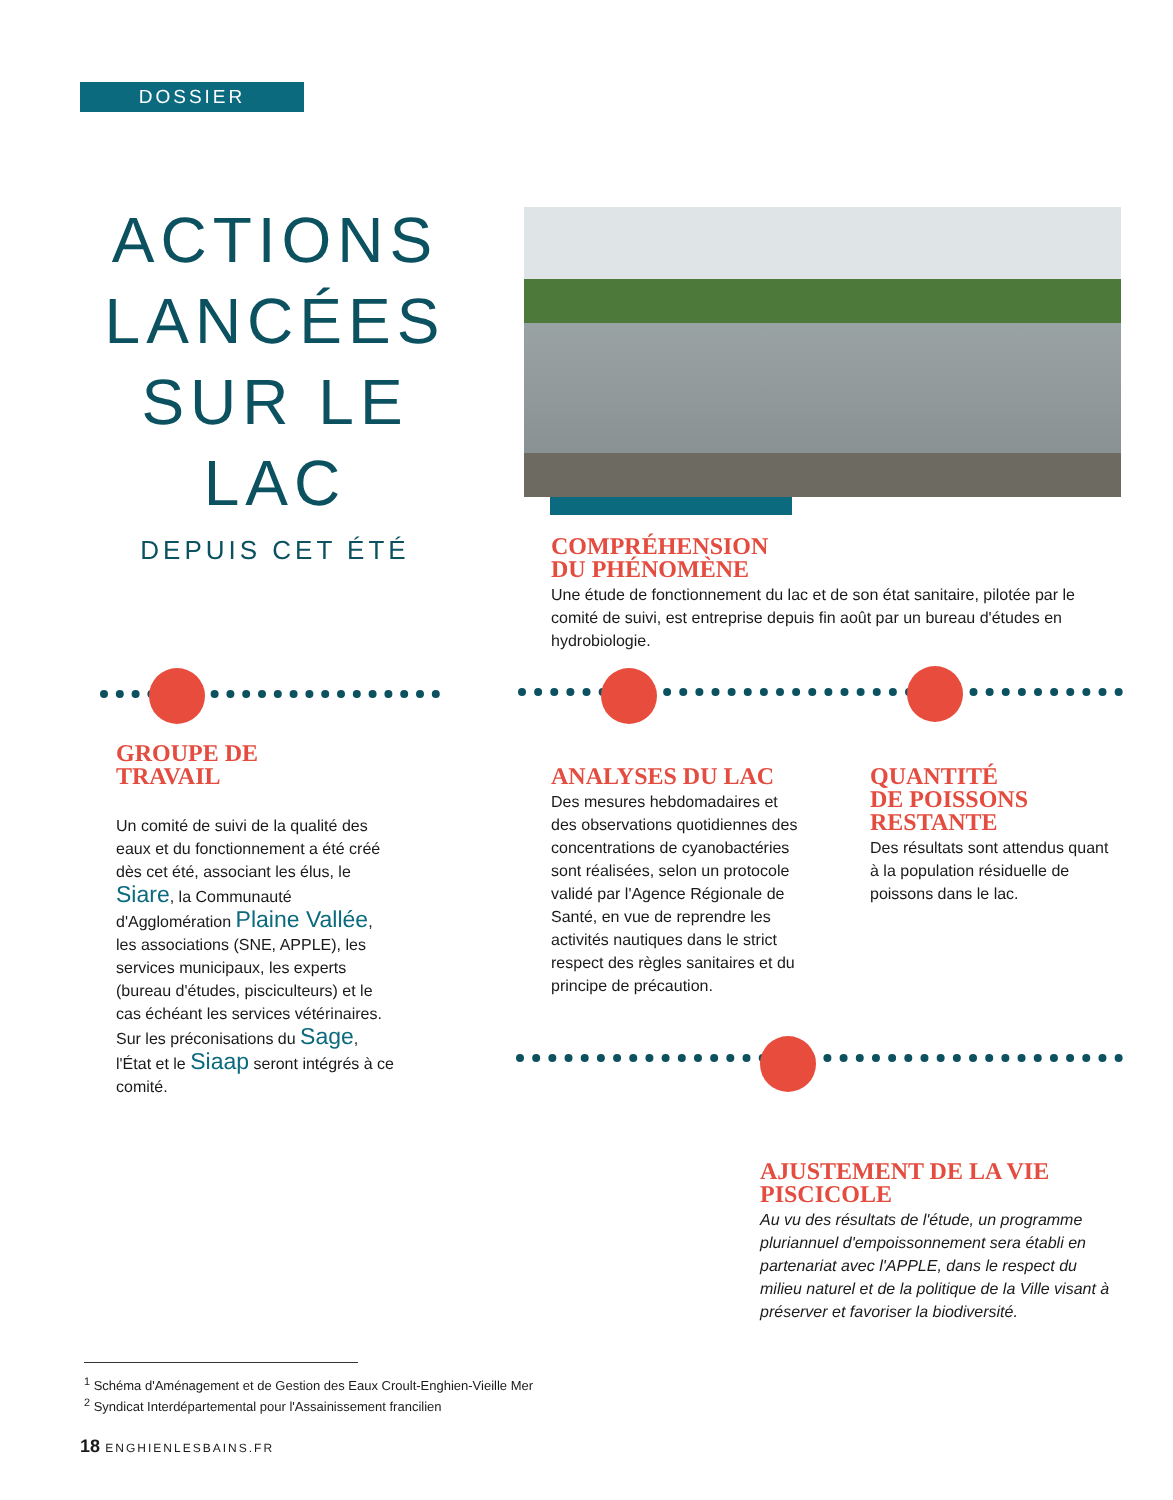DOSSIER
ACTIONS LANCÉES SUR LE LAC
DEPUIS CET ÉTÉ
COMPRÉHENSION
DU PHÉNOMÈNE
Une étude de fonctionnement du lac et de son état sanitaire, pilotée par le comité de suivi, est entreprise depuis fin août par un bureau d'études en hydrobiologie.
GROUPE DE
TRAVAIL
Un comité de suivi de la qualité des eaux et du fonctionnement a été créé dès cet été, associant les élus, le Siare, la Communauté d'Agglomération Plaine Vallée, les associations (SNE, APPLE), les services municipaux, les experts (bureau d'études, pisciculteurs) et le cas échéant les services vétérinaires. Sur les préconisations du Sage, l'État et le Siaap seront intégrés à ce comité.
ANALYSES DU LAC
Des mesures hebdomadaires et des observations quotidiennes des concentrations de cyanobactéries sont réalisées, selon un protocole validé par l'Agence Régionale de Santé, en vue de reprendre les activités nautiques dans le strict respect des règles sanitaires et du principe de précaution.
QUANTITÉ
DE POISSONS
RESTANTE
Des résultats sont attendus quant à la population résiduelle de poissons dans le lac.
AJUSTEMENT DE LA VIE
PISCICOLE
Au vu des résultats de l'étude, un programme pluriannuel d'empoissonnement sera établi en partenariat avec l'APPLE, dans le respect du milieu naturel et de la politique de la Ville visant à préserver et favoriser la biodiversité.
<sup>1</sup> Schéma d'Aménagement et de Gestion des Eaux Croult-Enghien-Vieille Mer
<sup>2</sup> Syndicat Interdépartemental pour l'Assainissement francilien
18 ENGHIENLESBAINS.FR